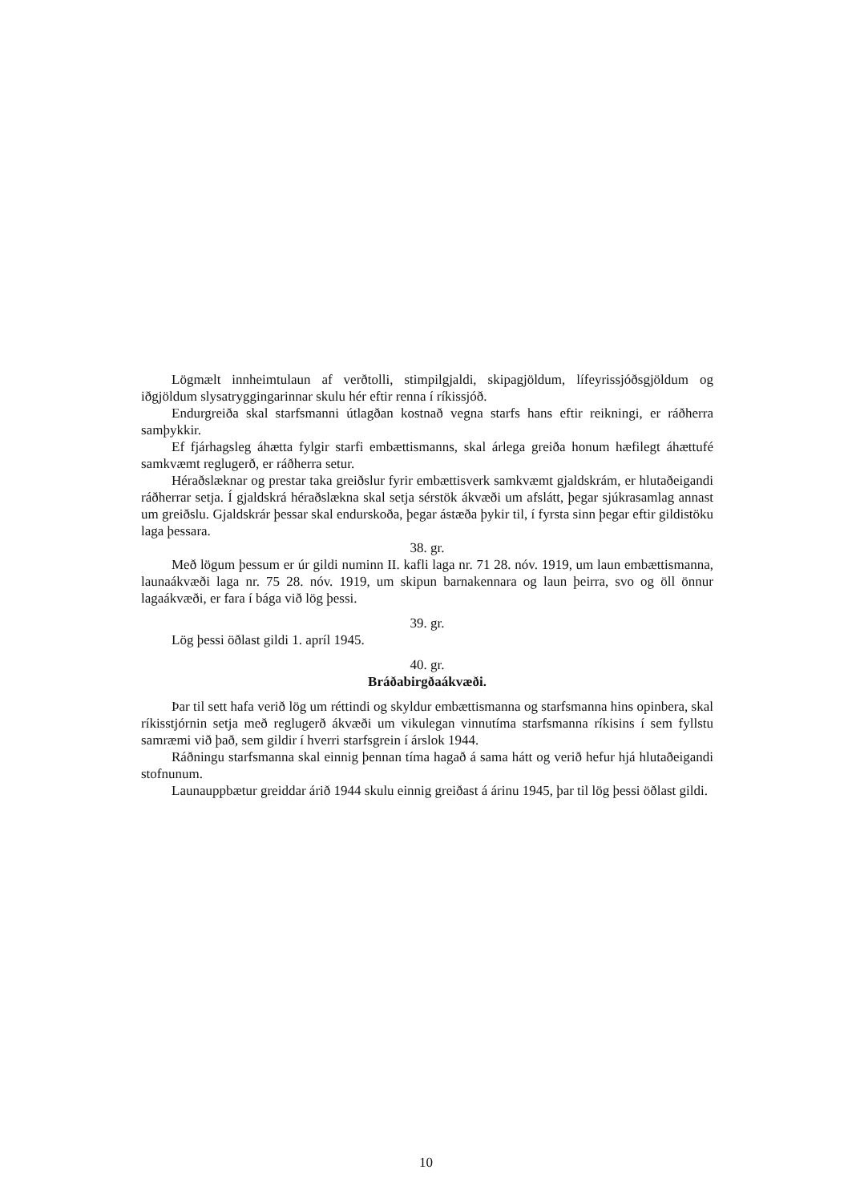Lögmælt innheimtulaun af verðtolli, stimpilgjaldi, skipagjöldum, lífeyrissjóðsgjöldum og iðgjöldum slysatryggingarinnar skulu hér eftir renna í ríkissjóð.
Endurgreiða skal starfsmanni útlagðan kostnað vegna starfs hans eftir reikningi, er ráðherra samþykkir.
Ef fjárhagsleg áhætta fylgir starfi embættismanns, skal árlega greiða honum hæfilegt áhættufé samkvæmt reglugerð, er ráðherra setur.
Héraðslæknar og prestar taka greiðslur fyrir embættisverk samkvæmt gjaldskrám, er hlutaðeigandi ráðherrar setja. Í gjaldskrá héraðslækna skal setja sérstök ákvæði um afslátt, þegar sjúkrasamlag annast um greiðslu. Gjaldskrár þessar skal endurskoða, þegar ástæða þykir til, í fyrsta sinn þegar eftir gildistöku laga þessara.
38. gr.
Með lögum þessum er úr gildi numinn II. kafli laga nr. 71 28. nóv. 1919, um laun embættismanna, launaákvæði laga nr. 75 28. nóv. 1919, um skipun barnakennara og laun þeirra, svo og öll önnur lagaákvæði, er fara í bága við lög þessi.
39. gr.
Lög þessi öðlast gildi 1. apríl 1945.
40. gr.
Bráðabirgðaákvæði.
Þar til sett hafa verið lög um réttindi og skyldur embættismanna og starfsmanna hins opinbera, skal ríkisstjórnin setja með reglugerð ákvæði um vikulegan vinnutíma starfsmanna ríkisins í sem fyllstu samræmi við það, sem gildir í hverri starfsgrein í árslok 1944.
Ráðningu starfsmanna skal einnig þennan tíma hagað á sama hátt og verið hefur hjá hlutaðeigandi stofnunum.
Launauppbætur greiddar árið 1944 skulu einnig greiðast á árinu 1945, þar til lög þessi öðlast gildi.
10